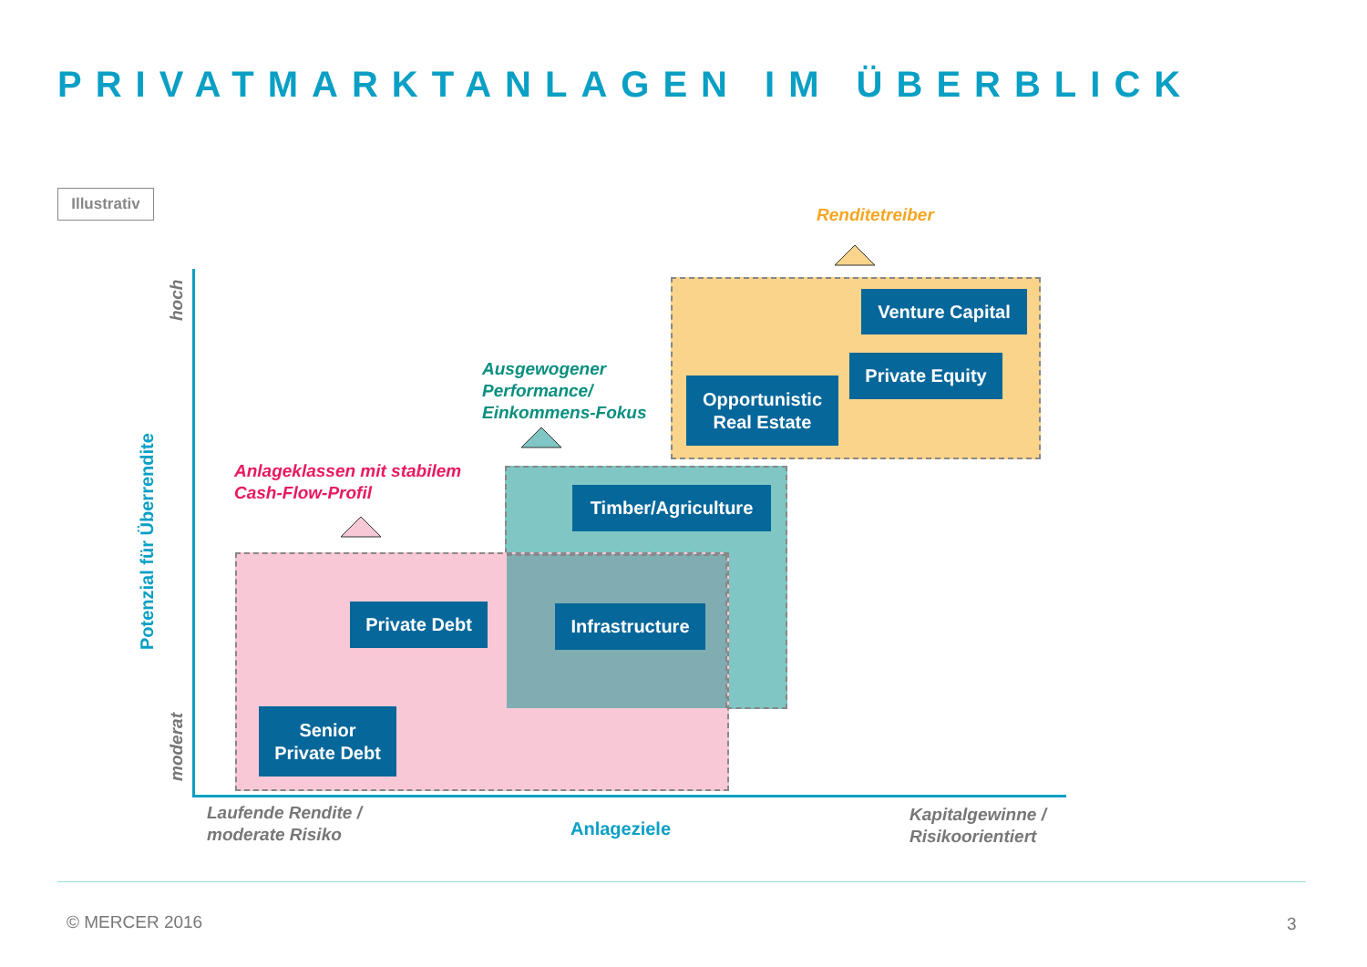PRIVATMARKTANLAGEN IM ÜBERBLICK
Illustrativ
Renditetreiber
Ausgewogener
Performance/
Einkommens-Fokus
Anlageklassen mit stabilem
Cash-Flow-Profil
Venture Capital
Private Equity
Opportunistic
Real Estate
Timber/Agriculture
Private Debt
Infrastructure
Senior
Private Debt
Potenzial für Überrendite
hoch
moderat
Laufende Rendite /
moderate Risiko
Anlageziele
Kapitalgewinne /
Risikoorientiert
© MERCER 2016 3